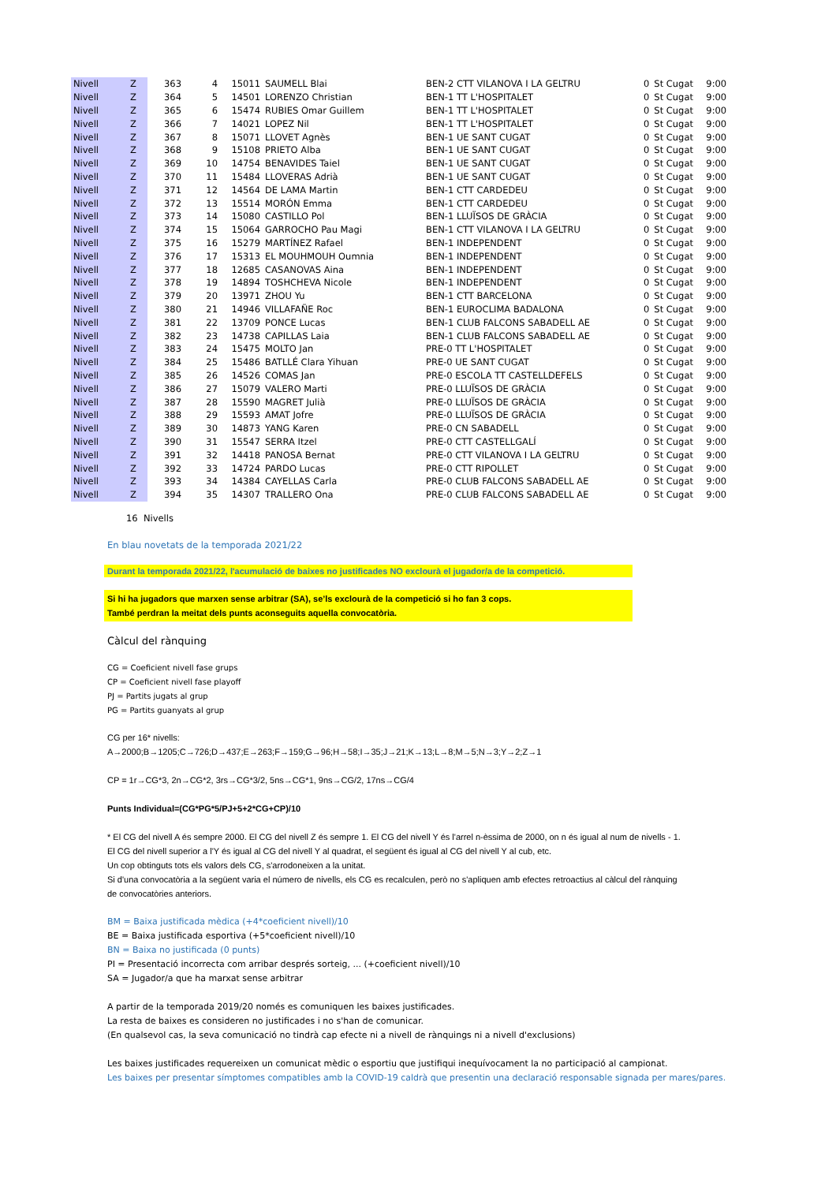| Nivell | Z | 363 | 4 | 15011 | SAUMELL Blai | BEN-2 CTT VILANOVA I LA GELTRU | 0 | St Cugat | 9:00 |
| Nivell | Z | 364 | 5 | 14501 | LORENZO Christian | BEN-1 TT L'HOSPITALET | 0 | St Cugat | 9:00 |
| Nivell | Z | 365 | 6 | 15474 | RUBIES Omar Guillem | BEN-1 TT L'HOSPITALET | 0 | St Cugat | 9:00 |
| Nivell | Z | 366 | 7 | 14021 | LOPEZ Nil | BEN-1 TT L'HOSPITALET | 0 | St Cugat | 9:00 |
| Nivell | Z | 367 | 8 | 15071 | LLOVET Agnès | BEN-1 UE SANT CUGAT | 0 | St Cugat | 9:00 |
| Nivell | Z | 368 | 9 | 15108 | PRIETO Alba | BEN-1 UE SANT CUGAT | 0 | St Cugat | 9:00 |
| Nivell | Z | 369 | 10 | 14754 | BENAVIDES Taiel | BEN-1 UE SANT CUGAT | 0 | St Cugat | 9:00 |
| Nivell | Z | 370 | 11 | 15484 | LLOVERAS Adrià | BEN-1 UE SANT CUGAT | 0 | St Cugat | 9:00 |
| Nivell | Z | 371 | 12 | 14564 | DE LAMA Martin | BEN-1 CTT CARDEDEU | 0 | St Cugat | 9:00 |
| Nivell | Z | 372 | 13 | 15514 | MORÓN Emma | BEN-1 CTT CARDEDEU | 0 | St Cugat | 9:00 |
| Nivell | Z | 373 | 14 | 15080 | CASTILLO Pol | BEN-1 LLUÏSOS DE GRÀCIA | 0 | St Cugat | 9:00 |
| Nivell | Z | 374 | 15 | 15064 | GARROCHO Pau Magi | BEN-1 CTT VILANOVA I LA GELTRU | 0 | St Cugat | 9:00 |
| Nivell | Z | 375 | 16 | 15279 | MARTÍNEZ Rafael | BEN-1 INDEPENDENT | 0 | St Cugat | 9:00 |
| Nivell | Z | 376 | 17 | 15313 | EL MOUHMOUH Oumnia | BEN-1 INDEPENDENT | 0 | St Cugat | 9:00 |
| Nivell | Z | 377 | 18 | 12685 | CASANOVAS Aina | BEN-1 INDEPENDENT | 0 | St Cugat | 9:00 |
| Nivell | Z | 378 | 19 | 14894 | TOSHCHEVA Nicole | BEN-1 INDEPENDENT | 0 | St Cugat | 9:00 |
| Nivell | Z | 379 | 20 | 13971 | ZHOU Yu | BEN-1 CTT BARCELONA | 0 | St Cugat | 9:00 |
| Nivell | Z | 380 | 21 | 14946 | VILLAFAÑE Roc | BEN-1 EUROCLIMA BADALONA | 0 | St Cugat | 9:00 |
| Nivell | Z | 381 | 22 | 13709 | PONCE Lucas | BEN-1 CLUB FALCONS SABADELL AE | 0 | St Cugat | 9:00 |
| Nivell | Z | 382 | 23 | 14738 | CAPILLAS Laia | BEN-1 CLUB FALCONS SABADELL AE | 0 | St Cugat | 9:00 |
| Nivell | Z | 383 | 24 | 15475 | MOLTO Jan | PRE-0 TT L'HOSPITALET | 0 | St Cugat | 9:00 |
| Nivell | Z | 384 | 25 | 15486 | BATLLÉ Clara Yihuan | PRE-0 UE SANT CUGAT | 0 | St Cugat | 9:00 |
| Nivell | Z | 385 | 26 | 14526 | COMAS Jan | PRE-0 ESCOLA TT CASTELLDEFELS | 0 | St Cugat | 9:00 |
| Nivell | Z | 386 | 27 | 15079 | VALERO Marti | PRE-0 LLUÏSOS DE GRÀCIA | 0 | St Cugat | 9:00 |
| Nivell | Z | 387 | 28 | 15590 | MAGRET Julià | PRE-0 LLUÏSOS DE GRÀCIA | 0 | St Cugat | 9:00 |
| Nivell | Z | 388 | 29 | 15593 | AMAT Jofre | PRE-0 LLUÏSOS DE GRÀCIA | 0 | St Cugat | 9:00 |
| Nivell | Z | 389 | 30 | 14873 | YANG Karen | PRE-0 CN SABADELL | 0 | St Cugat | 9:00 |
| Nivell | Z | 390 | 31 | 15547 | SERRA Itzel | PRE-0 CTT CASTELLGALÍ | 0 | St Cugat | 9:00 |
| Nivell | Z | 391 | 32 | 14418 | PANOSA Bernat | PRE-0 CTT VILANOVA I LA GELTRU | 0 | St Cugat | 9:00 |
| Nivell | Z | 392 | 33 | 14724 | PARDO Lucas | PRE-0 CTT RIPOLLET | 0 | St Cugat | 9:00 |
| Nivell | Z | 393 | 34 | 14384 | CAYELLAS Carla | PRE-0 CLUB FALCONS SABADELL AE | 0 | St Cugat | 9:00 |
| Nivell | Z | 394 | 35 | 14307 | TRALLERO Ona | PRE-0 CLUB FALCONS SABADELL AE | 0 | St Cugat | 9:00 |
16 Nivells
En blau novetats de la temporada 2021/22
Durant la temporada 2021/22, l'acumulació de baixes no justificades NO exclourà el jugador/a de la competició.
Si hi ha jugadors que marxen sense arbitrar (SA), se’ls exclourà de la competició si ho fan 3 cops.
També perdran la meitat dels punts aconseguits aquella convocatòria.
Càlcul del rànquing
CG = Coeficient nivell fase grups
CP = Coeficient nivell fase playoff
PJ = Partits jugats al grup
PG = Partits guanyats al grup
CG per 16* nivells:
A→2000;B→1205;C→726;D→437;E→263;F→159;G→96;H→58;I→35;J→21;K→13;L→8;M→5;N→3;Y→2;Z→1
CP = 1r→CG*3, 2n→CG*2, 3rs→CG*3/2, 5ns→CG*1, 9ns→CG/2, 17ns→CG/4
Punts Individual=(CG*PG*5/PJ+5+2*CG+CP)/10
* El CG del nivell A és sempre 2000. El CG del nivell Z és sempre 1. El CG del nivell Y és l'arrel n-èssima de 2000, on n és igual al num de nivells - 1.
El CG del nivell superior a l'Y és igual al CG del nivell Y al quadrat, el següent és igual al CG del nivell Y al cub, etc.
Un cop obtinguts tots els valors dels CG, s'arrodoneixen a la unitat.
Si d'una convocatòria a la següent varia el número de nivells, els CG es recalculen, però no s'apliquen amb efectes retroactius al càlcul del rànquing
de convocatòries anteriors.
BM = Baixa justificada mèdica (+4*coeficient nivell)/10
BE = Baixa justificada esportiva (+5*coeficient nivell)/10
BN = Baixa no justificada (0 punts)
PI = Presentació incorrecta com arribar després sorteig, ... (+coeficient nivell)/10
SA = Jugador/a que ha marxat sense arbitrar
A partir de la temporada 2019/20 només es comuniquen les baixes justificades.
La resta de baixes es consideren no justificades i no s'han de comunicar.
(En qualsevol cas, la seva comunicació no tindrà cap efecte ni a nivell de rànquings ni a nivell d'exclusions)
Les baixes justificades requereixen un comunicat mèdic o esportiu que justifiqui inequívocament la no participació al campionat.
Les baixes per presentar símptomes compatibles amb la COVID-19 caldrà que presentin una declaració responsable signada per mares/pares.